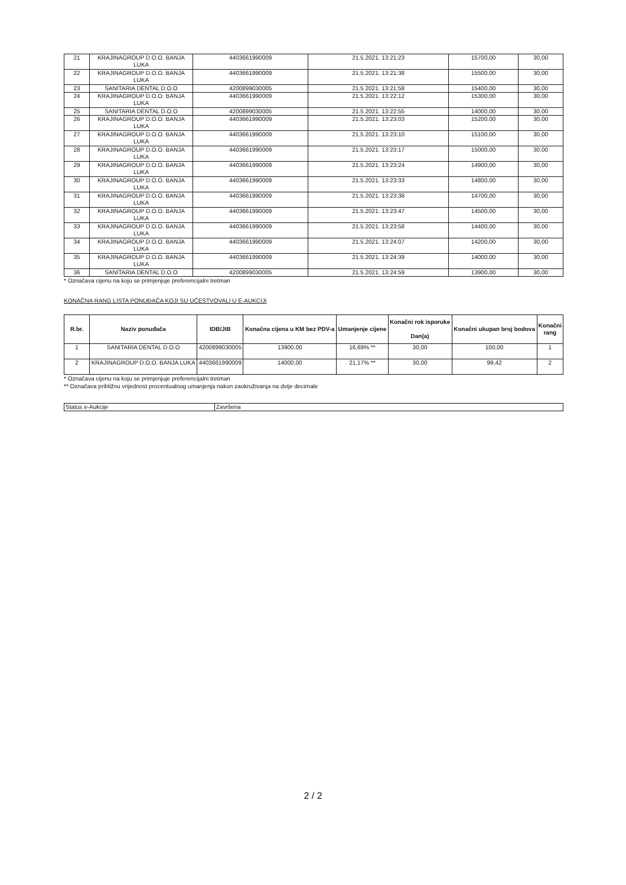| 21 | KRAJINAGROUP D.O.O. BANJA LUKA | 4403661990009 | 21.5.2021. 13:21:23 | 15700,00 | 30,00 |
| 22 | KRAJINAGROUP D.O.O. BANJA LUKA | 4403661990009 | 21.5.2021. 13:21:38 | 15500,00 | 30,00 |
| 23 | SANITARIA DENTAL D.O.O | 4200899030005 | 21.5.2021. 13:21:58 | 15400,00 | 30,00 |
| 24 | KRAJINAGROUP D.O.O. BANJA LUKA | 4403661990009 | 21.5.2021. 13:22:12 | 15300,00 | 30,00 |
| 25 | SANITARIA DENTAL D.O.O | 4200899030005 | 21.5.2021. 13:22:55 | 14000,00 | 30,00 |
| 26 | KRAJINAGROUP D.O.O. BANJA LUKA | 4403661990009 | 21.5.2021. 13:23:03 | 15200,00 | 30,00 |
| 27 | KRAJINAGROUP D.O.O. BANJA LUKA | 4403661990009 | 21.5.2021. 13:23:10 | 15100,00 | 30,00 |
| 28 | KRAJINAGROUP D.O.O. BANJA LUKA | 4403661990009 | 21.5.2021. 13:23:17 | 15000,00 | 30,00 |
| 29 | KRAJINAGROUP D.O.O. BANJA LUKA | 4403661990009 | 21.5.2021. 13:23:24 | 14900,00 | 30,00 |
| 30 | KRAJINAGROUP D.O.O. BANJA LUKA | 4403661990009 | 21.5.2021. 13:23:33 | 14800,00 | 30,00 |
| 31 | KRAJINAGROUP D.O.O. BANJA LUKA | 4403661990009 | 21.5.2021. 13:23:38 | 14700,00 | 30,00 |
| 32 | KRAJINAGROUP D.O.O. BANJA LUKA | 4403661990009 | 21.5.2021. 13:23:47 | 14500,00 | 30,00 |
| 33 | KRAJINAGROUP D.O.O. BANJA LUKA | 4403661990009 | 21.5.2021. 13:23:58 | 14400,00 | 30,00 |
| 34 | KRAJINAGROUP D.O.O. BANJA LUKA | 4403661990009 | 21.5.2021. 13:24:07 | 14200,00 | 30,00 |
| 35 | KRAJINAGROUP D.O.O. BANJA LUKA | 4403661990009 | 21.5.2021. 13:24:39 | 14000,00 | 30,00 |
| 36 | SANITARIA DENTAL D.O.O | 4200899030005 | 21.5.2021. 13:24:59 | 13900,00 | 30,00 |
* Označava cijenu na koju se primjenjuje preferencijalni tretman
KONAČNA RANG LISTA PONUĐAČA KOJI SU UČESTVOVALI U E-AUKCIJI
| R.br. | Naziv ponuđača | IDB/JIB | Konačna cijena u KM bez PDV-a | Umanjenje cijene | Konačni rok isporuke Dan(a) | Konačni ukupan broj bodova | Konačni rang |
| --- | --- | --- | --- | --- | --- | --- | --- |
| 1 | SANITARIA DENTAL D.O.O | 4200899030005 | 13900,00 | 16,69% ** | 30,00 | 100,00 | 1 |
| 2 | KRAJINAGROUP D.O.O. BANJA LUKA | 4403661990009 | 14000,00 | 21,17% ** | 30,00 | 99,42 | 2 |
* Označava cijenu na koju se primjenjuje preferencijalni tretman
** Označava približnu vrijednost procentualnog umanjenja nakon zaokruživanja na dvije decimale
| Status e-Aukcije | Završena |
2 / 2